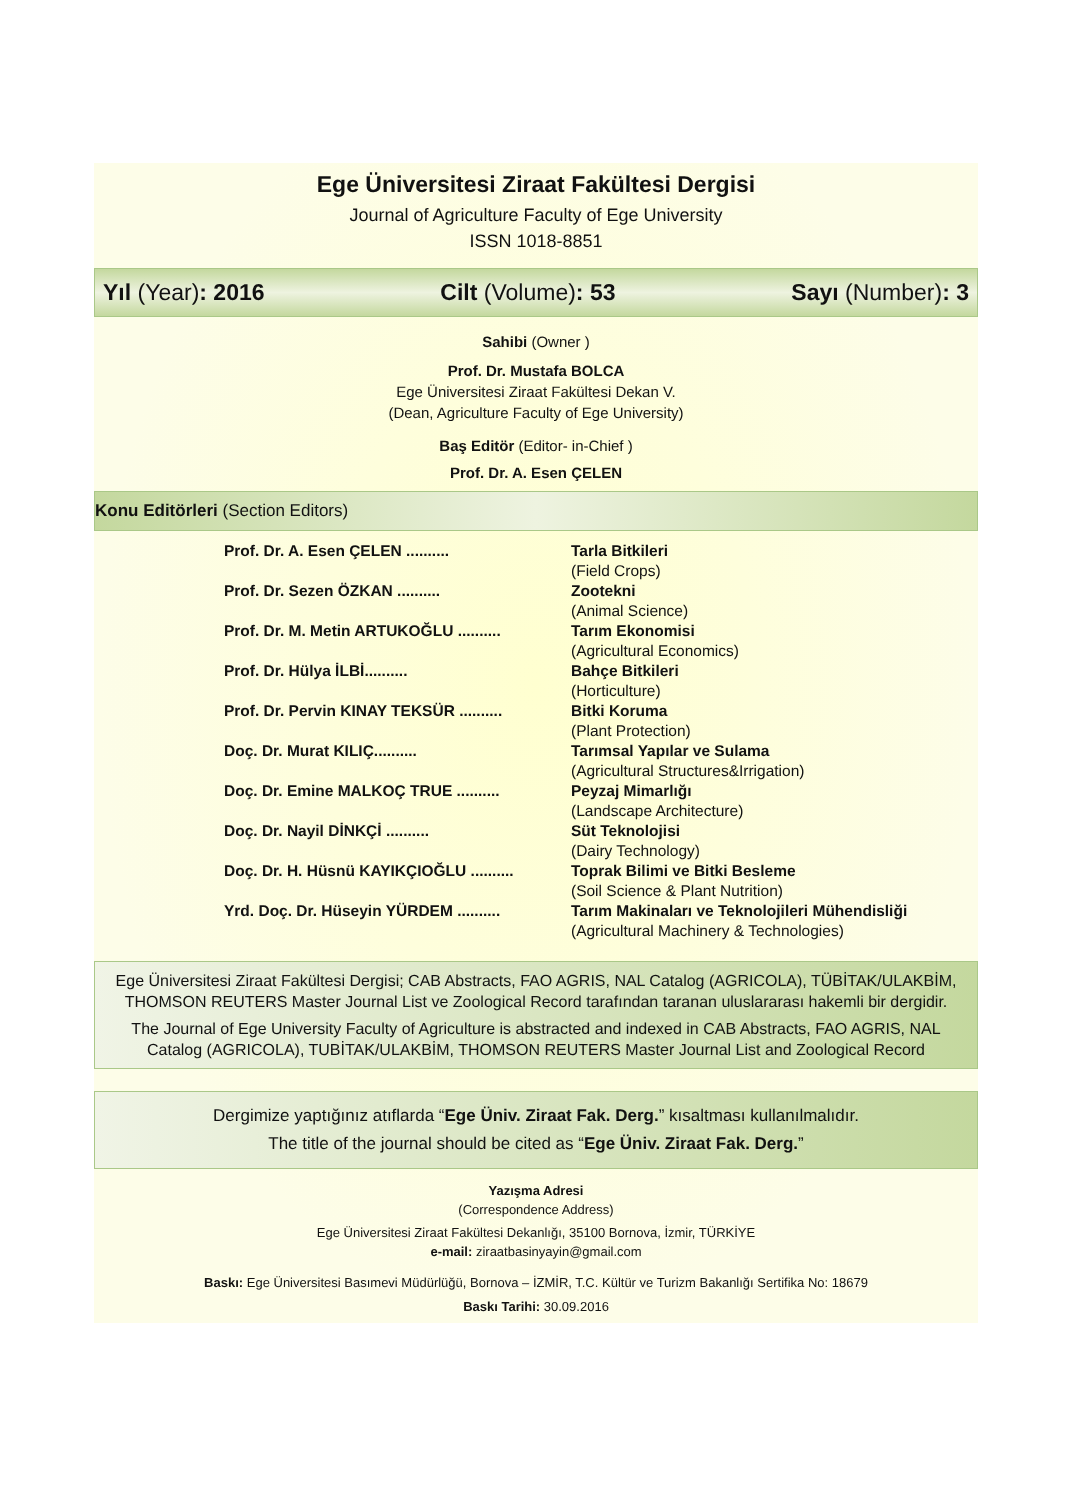Ege Üniversitesi Ziraat Fakültesi Dergisi
Journal of Agriculture Faculty of Ege University
ISSN 1018-8851
Yıl (Year): 2016 Cilt (Volume): 53 Sayı (Number): 3
Sahibi (Owner )
Prof. Dr. Mustafa BOLCA
Ege Üniversitesi Ziraat Fakültesi Dekan V.
(Dean, Agriculture Faculty of Ege University)
Baş Editör (Editor- in-Chief )
Prof. Dr. A. Esen ÇELEN
Konu Editörleri (Section Editors)
| Prof. Dr. A. Esen ÇELEN .......... | Tarla Bitkileri (Field Crops) |
| Prof. Dr. Sezen ÖZKAN .......... | Zootekni (Animal Science) |
| Prof. Dr. M. Metin ARTUKOĞLU .......... | Tarım Ekonomisi (Agricultural Economics) |
| Prof. Dr. Hülya İLBİ.......... | Bahçe Bitkileri (Horticulture) |
| Prof. Dr. Pervin KINAY TEKSÜR .......... | Bitki Koruma (Plant Protection) |
| Doç. Dr. Murat KILIÇ.......... | Tarımsal Yapılar ve Sulama (Agricultural Structures&Irrigation) |
| Doç. Dr. Emine MALKOÇ TRUE .......... | Peyzaj Mimarlığı (Landscape Architecture) |
| Doç. Dr. Nayil DİNKÇİ .......... | Süt Teknolojisi (Dairy Technology) |
| Doç. Dr. H. Hüsnü KAYIKÇIOĞLU .......... | Toprak Bilimi ve Bitki Besleme (Soil Science & Plant Nutrition) |
| Yrd. Doç. Dr. Hüseyin YÜRDEM .......... | Tarım Makinaları ve Teknolojileri Mühendisliği (Agricultural Machinery & Technologies) |
Ege Üniversitesi Ziraat Fakültesi Dergisi; CAB Abstracts, FAO AGRIS, NAL Catalog (AGRICOLA), TÜBİTAK/ULAKBİM, THOMSON REUTERS Master Journal List ve Zoological Record tarafından taranan uluslararası hakemli bir dergidir.
The Journal of Ege University Faculty of Agriculture is abstracted and indexed in CAB Abstracts, FAO AGRIS, NAL Catalog (AGRICOLA), TUBİTAK/ULAKBİM, THOMSON REUTERS Master Journal List and Zoological Record
Dergimize yaptığınız atıflarda “Ege Üniv. Ziraat Fak. Derg.” kısaltması kullanılmalıdır.
The title of the journal should be cited as “Ege Üniv. Ziraat Fak. Derg.”
Yazışma Adresi
(Correspondence Address)
Ege Üniversitesi Ziraat Fakültesi Dekanlığı, 35100 Bornova, İzmir, TÜRKİYE
e-mail: ziraatbasinyayin@gmail.com
Baskı: Ege Üniversitesi Basımevi Müdürlüğü, Bornova – İZMİR, T.C. Kültür ve Turizm Bakanlığı Sertifika No: 18679
Baskı Tarihi: 30.09.2016